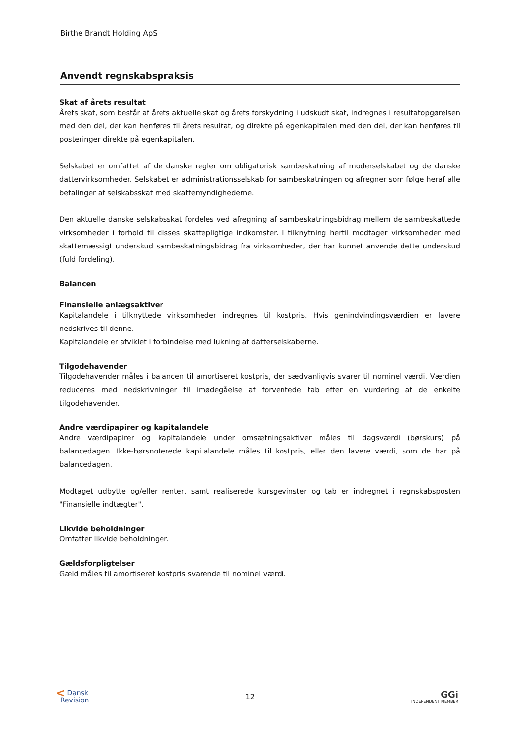Birthe Brandt Holding ApS
Anvendt regnskabspraksis
Skat af årets resultat
Årets skat, som består af årets aktuelle skat og årets forskydning i udskudt skat, indregnes i resultatopgørelsen med den del, der kan henføres til årets resultat, og direkte på egenkapitalen med den del, der kan henføres til posteringer direkte på egenkapitalen.
Selskabet er omfattet af de danske regler om obligatorisk sambeskatning af moderselskabet og de danske dattervirksomheder. Selskabet er administrationsselskab for sambeskatningen og afregner som følge heraf alle betalinger af selskabsskat med skattemyndighederne.
Den aktuelle danske selskabsskat fordeles ved afregning af sambeskatningsbidrag mellem de sambeskattede virksomheder i forhold til disses skattepligtige indkomster. I tilknytning hertil modtager virksomheder med skattemæssigt underskud sambeskatningsbidrag fra virksomheder, der har kunnet anvende dette underskud (fuld fordeling).
Balancen
Finansielle anlægsaktiver
Kapitalandele i tilknyttede virksomheder indregnes til kostpris. Hvis genindvindingsværdien er lavere nedskrives til denne.
Kapitalandele er afviklet i forbindelse med lukning af datterselskaberne.
Tilgodehavender
Tilgodehavender måles i balancen til amortiseret kostpris, der sædvanligvis svarer til nominel værdi. Værdien reduceres med nedskrivninger til imødegåelse af forventede tab efter en vurdering af de enkelte tilgodehavender.
Andre værdipapirer og kapitalandele
Andre værdipapirer og kapitalandele under omsætningsaktiver måles til dagsværdi (børskurs) på balancedagen. Ikke-børsnoterede kapitalandele måles til kostpris, eller den lavere værdi, som de har på balancedagen.
Modtaget udbytte og/eller renter, samt realiserede kursgevinster og tab er indregnet i regnskabsposten "Finansielle indtægter".
Likvide beholdninger
Omfatter likvide beholdninger.
Gældsforpligtelser
Gæld måles til amortiseret kostpris svarende til nominel værdi.
< Dansk
Revision
12
GGi
INDEPENDENT MEMBER